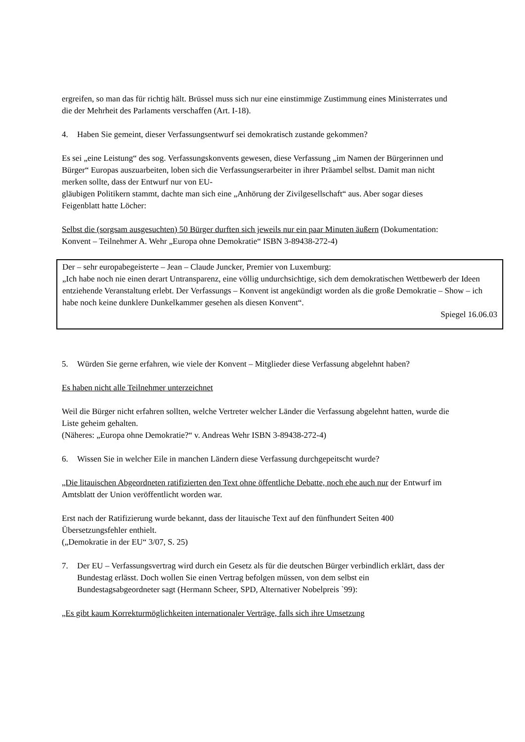ergreifen, so man das für richtig hält. Brüssel muss sich nur eine einstimmige Zustimmung eines Ministerrates und die der Mehrheit des Parlaments verschaffen (Art. I-18).
4. Haben Sie gemeint, dieser Verfassungsentwurf sei demokratisch zustande gekommen?
Es sei „eine Leistung“ des sog. Verfassungskonvents gewesen, diese Verfassung „im Namen der Bürgerinnen und Bürger“ Europas auszuarbeiten, loben sich die Verfassungserarbeiter in ihrer Präambel selbst. Damit man nicht merken sollte, dass der Entwurf nur von EU-
gläubigen Politikern stammt, dachte man sich eine „Anhörung der Zivilgesellschaft“ aus. Aber sogar dieses Feigenblatt hatte Löcher:
Selbst die (sorgsam ausgesuchten) 50 Bürger durften sich jeweils nur ein paar Minuten äußern (Dokumentation: Konvent – Teilnehmer A. Wehr „Europa ohne Demokratie“ ISBN 3-89438-272-4)
Der – sehr europabegeisterte – Jean – Claude Juncker, Premier von Luxemburg:
„Ich habe noch nie einen derart Untransparenz, eine völlig undurchsichtige, sich dem demokratischen Wettbewerb der Ideen entziehende Veranstaltung erlebt. Der Verfassungs – Konvent ist angekündigt worden als die große Demokratie – Show – ich habe noch keine dunklere Dunkelkammer gesehen als diesen Konvent“.
Spiegel 16.06.03
5. Würden Sie gerne erfahren, wie viele der Konvent – Mitglieder diese Verfassung abgelehnt haben?
Es haben nicht alle Teilnehmer unterzeichnet
Weil die Bürger nicht erfahren sollten, welche Vertreter welcher Länder die Verfassung abgelehnt hatten, wurde die Liste geheim gehalten.
(Näheres: „Europa ohne Demokratie?“ v. Andreas Wehr ISBN 3-89438-272-4)
6. Wissen Sie in welcher Eile in manchen Ländern diese Verfassung durchgepeitscht wurde?
„Die litauischen Abgeordneten ratifizierten den Text ohne öffentliche Debatte, noch ehe auch nur der Entwurf im Amtsblatt der Union veröffentlicht worden war.
Erst nach der Ratifizierung wurde bekannt, dass der litauische Text auf den fünfhundert Seiten 400 Übersetzungsfehler enthielt.
(„Demokratie in der EU“ 3/07, S. 25)
7. Der EU – Verfassungsvertrag wird durch ein Gesetz als für die deutschen Bürger verbindlich erklärt, dass der Bundestag erlässt. Doch wollen Sie einen Vertrag befolgen müssen, von dem selbst ein Bundestagsabgeordneter sagt (Hermann Scheer, SPD, Alternativer Nobelpreis `99):
„Es gibt kaum Korrekturmöglichkeiten internationaler Verträge, falls sich ihre Umsetzung